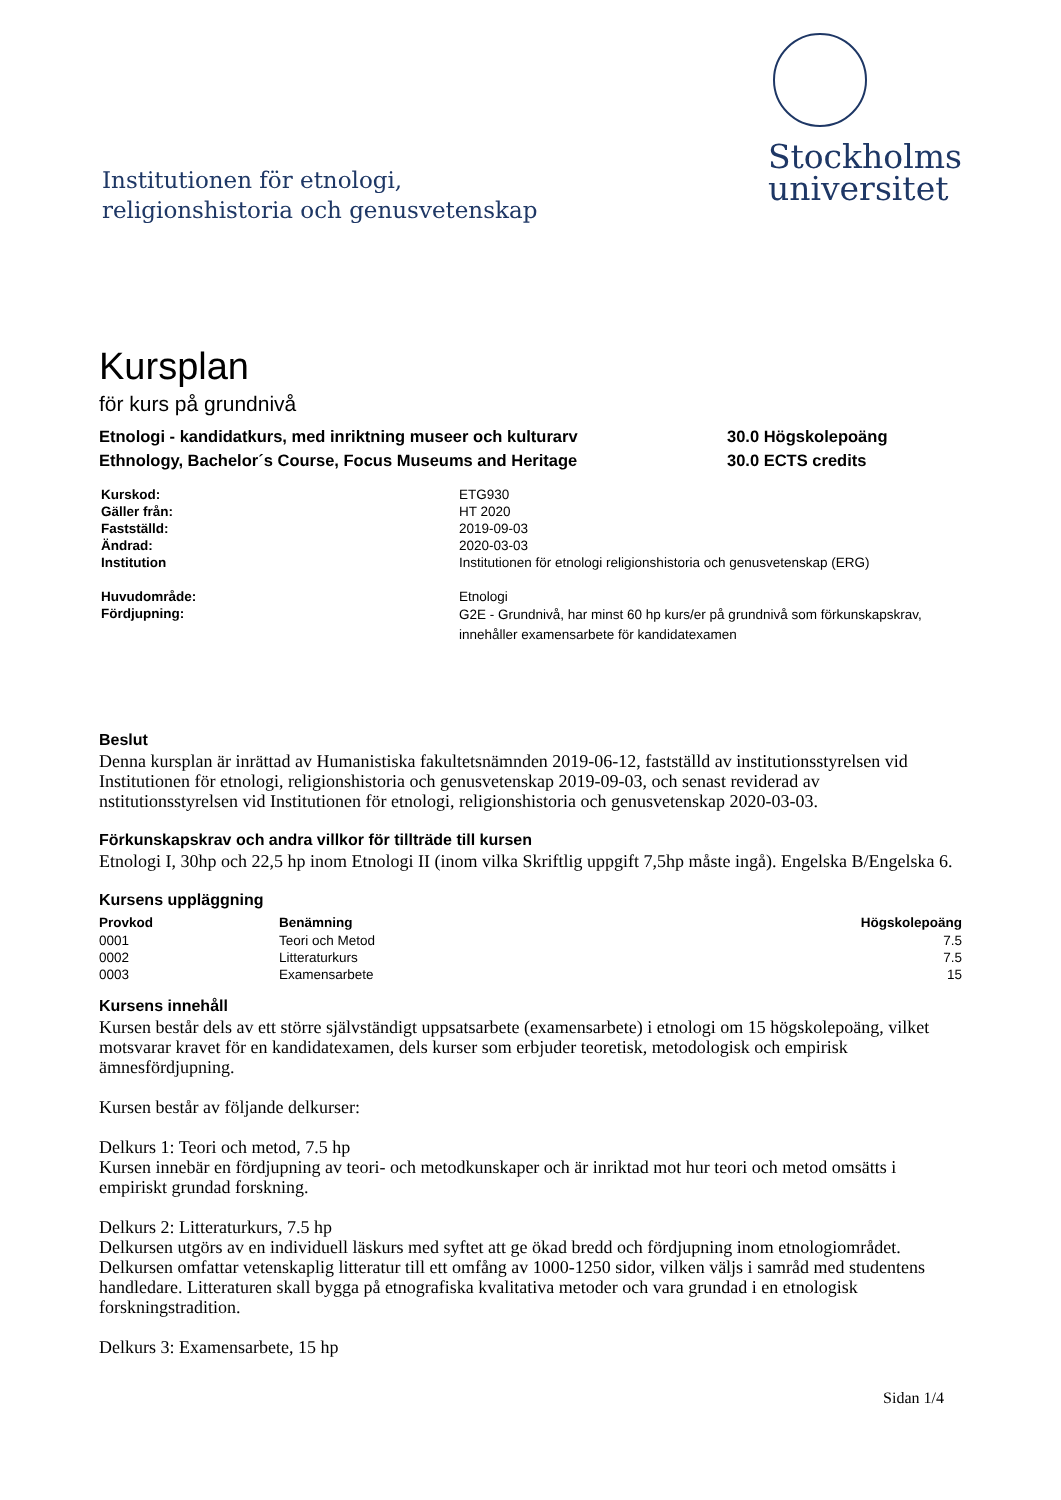Institutionen för etnologi,
religionshistoria och genusvetenskap
Stockholms
universitet
Kursplan
för kurs på grundnivå
Etnologi - kandidatkurs, med inriktning museer och kulturarv
Ethnology, Bachelor´s Course, Focus Museums and Heritage
30.0 Högskolepoäng
30.0 ECTS credits
| Kurskod: | ETG930 |
| Gäller från: | HT 2020 |
| Fastställd: | 2019-09-03 |
| Ändrad: | 2020-03-03 |
| Institution | Institutionen för etnologi religionshistoria och genusvetenskap (ERG) |
| Huvudområde: | Etnologi |
| Fördjupning: | G2E - Grundnivå, har minst 60 hp kurs/er på grundnivå som förkunskapskrav, innehåller examensarbete för kandidatexamen |
Beslut
Denna kursplan är inrättad av Humanistiska fakultetsnämnden 2019-06-12, fastställd av institutionsstyrelsen vid Institutionen för etnologi, religionshistoria och genusvetenskap 2019-09-03, och senast reviderad av nstitutionsstyrelsen vid Institutionen för etnologi, religionshistoria och genusvetenskap 2020-03-03.
Förkunskapskrav och andra villkor för tillträde till kursen
Etnologi I, 30hp och 22,5 hp inom Etnologi II (inom vilka Skriftlig uppgift 7,5hp måste ingå). Engelska B/Engelska 6.
Kursens uppläggning
| Provkod | Benämning | Högskolepoäng |
| --- | --- | --- |
| 0001 | Teori och Metod | 7.5 |
| 0002 | Litteraturkurs | 7.5 |
| 0003 | Examensarbete | 15 |
Kursens innehåll
Kursen består dels av ett större självständigt uppsatsarbete (examensarbete) i etnologi om 15 högskolepoäng, vilket motsvarar kravet för en kandidatexamen, dels kurser som erbjuder teoretisk, metodologisk och empirisk ämnesfördjupning.
Kursen består av följande delkurser:
Delkurs 1: Teori och metod, 7.5 hp
Kursen innebär en fördjupning av teori- och metodkunskaper och är inriktad mot hur teori och metod omsätts i empiriskt grundad forskning.
Delkurs 2: Litteraturkurs, 7.5 hp
Delkursen utgörs av en individuell läskurs med syftet att ge ökad bredd och fördjupning inom etnologiområdet. Delkursen omfattar vetenskaplig litteratur till ett omfång av 1000-1250 sidor, vilken väljs i samråd med studentens handledare. Litteraturen skall bygga på etnografiska kvalitativa metoder och vara grundad i en etnologisk forskningstradition.
Delkurs 3: Examensarbete, 15 hp
Sidan 1/4